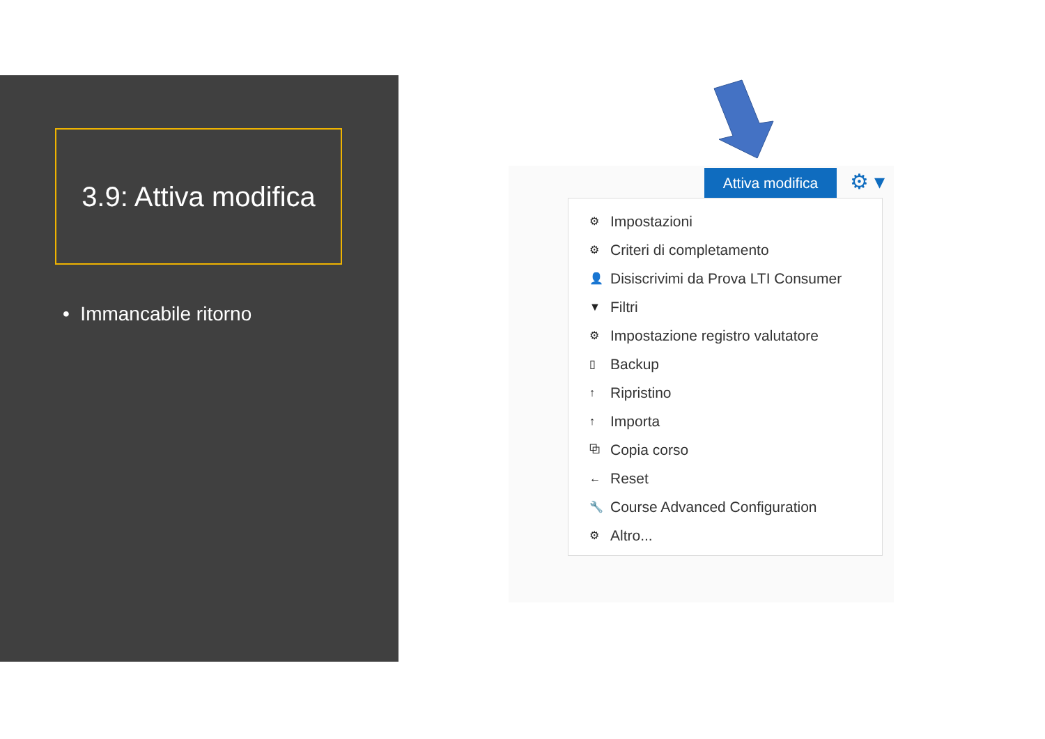3.9: Attiva modifica
• Immancabile ritorno
Attiva modifica ⚙ ▾
⚙ Impostazioni
⚙ Criteri di completamento
👤 Disiscrivimi da Prova LTI Consumer
▼ Filtri
⚙ Impostazione registro valutatore
▯ Backup
↑ Ripristino
↑ Importa
⧉ Copia corso
← Reset
🔧 Course Advanced Configuration
⚙ Altro...